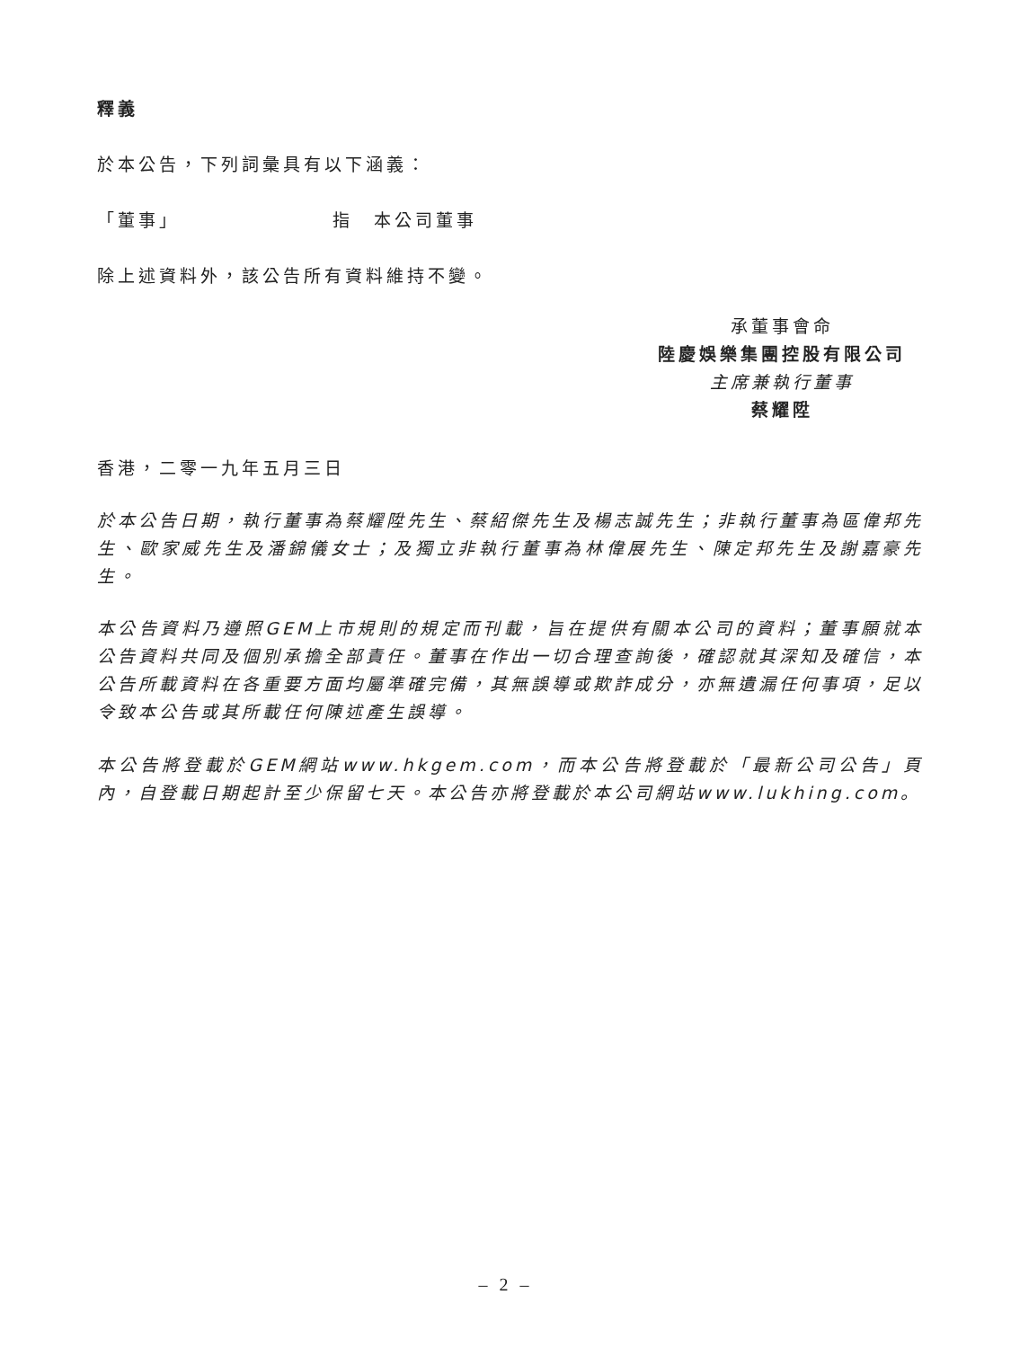釋義
於本公告，下列詞彙具有以下涵義：
「董事」 指　本公司董事
除上述資料外，該公告所有資料維持不變。
承董事會命
陸慶娛樂集團控股有限公司
主席兼執行董事
蔡耀陞
香港，二零一九年五月三日
於本公告日期，執行董事為蔡耀陞先生、蔡紹傑先生及楊志誠先生；非執行董事為區偉邦先生、歐家威先生及潘錦儀女士；及獨立非執行董事為林偉展先生、陳定邦先生及謝嘉豪先生。
本公告資料乃遵照GEM上市規則的規定而刊載，旨在提供有關本公司的資料；董事願就本公告資料共同及個別承擔全部責任。董事在作出一切合理查詢後，確認就其深知及確信，本公告所載資料在各重要方面均屬準確完備，其無誤導或欺詐成分，亦無遺漏任何事項，足以令致本公告或其所載任何陳述產生誤導。
本公告將登載於GEM網站www.hkgem.com，而本公告將登載於「最新公司公告」頁內，自登載日期起計至少保留七天。本公告亦將登載於本公司網站www.lukhing.com。
– 2 –